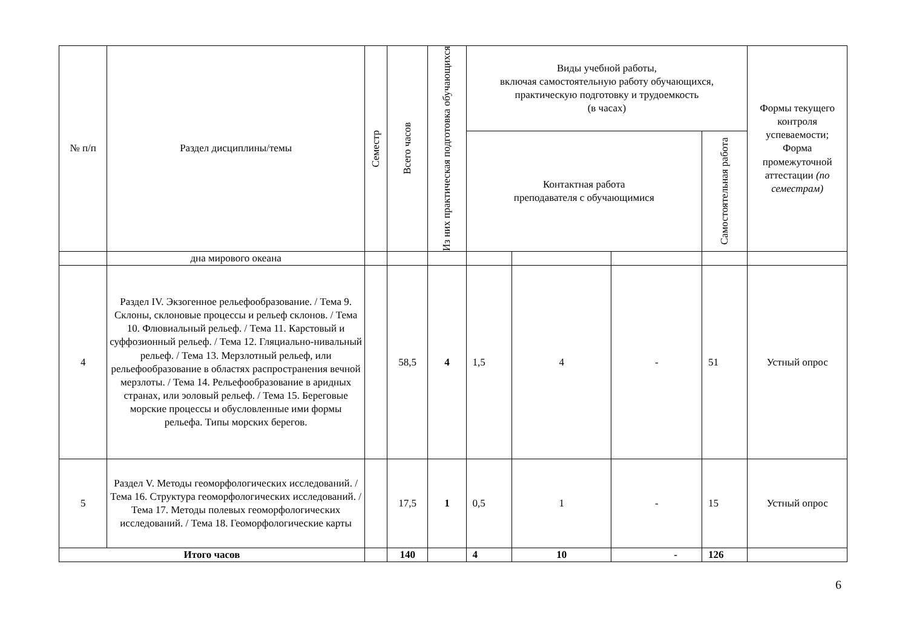| № п/п | Раздел дисциплины/темы | Семестр | Всего часов | Из них практическая подготовка обучающихся | Виды учебной работы, включая самостоятельную работу обучающихся, практическую подготовку и трудоемкость (в часах) | | | | Формы текущего контроля успеваемости; Форма промежуточной аттестации (по семестрам) |
| --- | --- | --- | --- | --- | --- | --- | --- | --- | --- |
| | | | | | Контактная работа преподавателя с обучающимися | | | Самостоятельная работа | |
| | дна мирового океана | | | | | | | | |
| 4 | Раздел IV. Экзогенное рельефообразование. / Тема 9. Склоны, склоновые процессы и рельеф склонов. / Тема 10. Флювиальный рельеф. / Тема 11. Карстовый и суффозионный рельеф. / Тема 12. Гляциально-нивальный рельеф. / Тема 13. Мерзлотный рельеф, или рельефообразование в областях распространения вечной мерзлоты. / Тема 14. Рельефообразование в аридных странах, или эоловый рельеф. / Тема 15. Береговые морские процессы и обусловленные ими формы рельефа. Типы морских берегов. | | 58,5 | 4 | 1,5 | 4 | - | 51 | Устный опрос |
| 5 | Раздел V. Методы геоморфологических исследований. / Тема 16. Структура геоморфологических исследований. / Тема 17. Методы полевых геоморфологических исследований. / Тема 18. Геоморфологические карты | | 17,5 | 1 | 0,5 | 1 | - | 15 | Устный опрос |
| Итого часов | | | 140 | | 4 | 10 | - | 126 | |
6